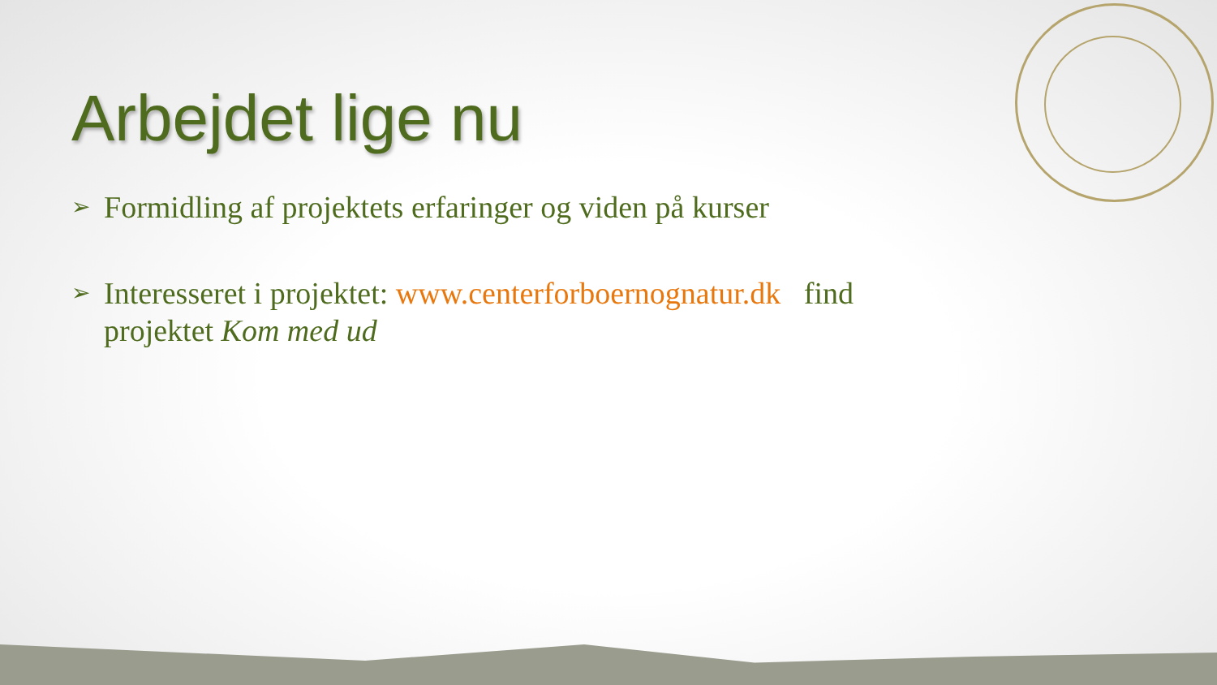Arbejdet lige nu
➢ Formidling af projektets erfaringer og viden på kurser
➢ Interesseret i projektet: www.centerforboernognatur.dk find projektet Kom med ud